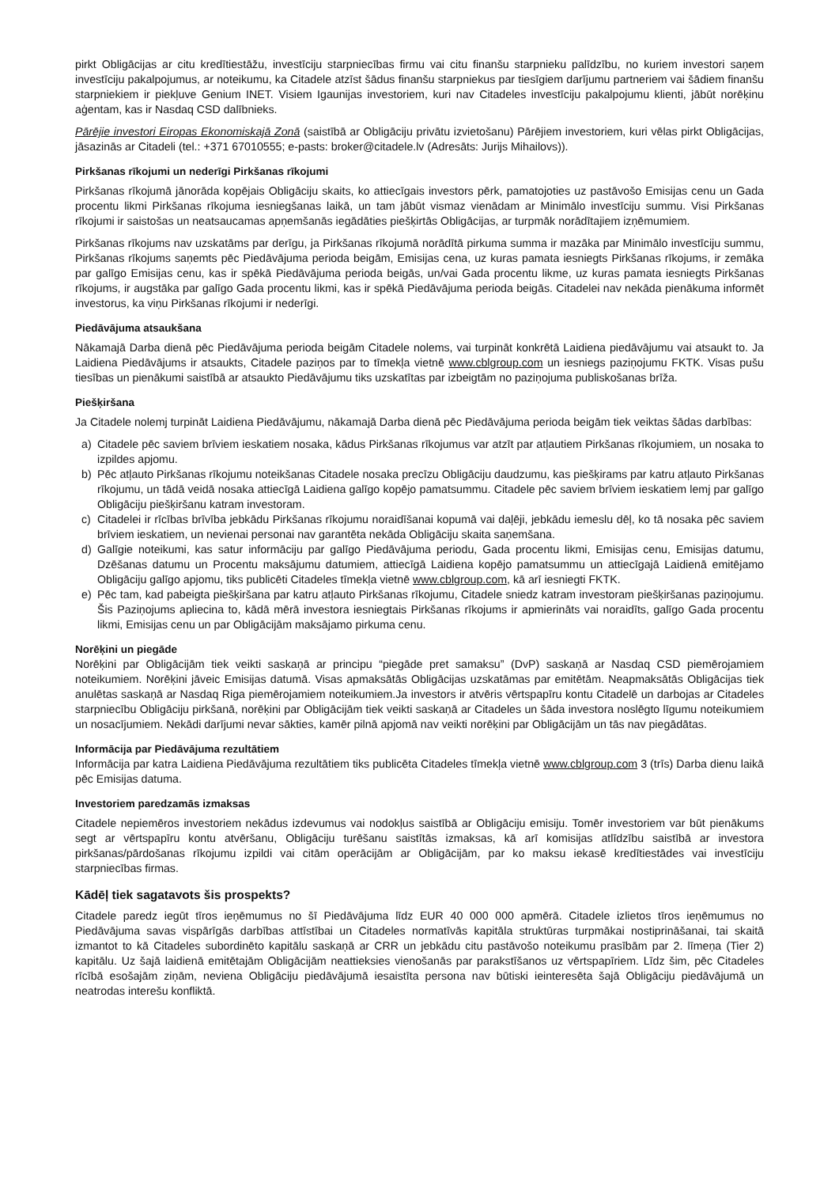pirkt Obligācijas ar citu kredītiestāžu, investīciju starpniecības firmu vai citu finanšu starpnieku palīdzību, no kuriem investori saņem investīciju pakalpojumus, ar noteikumu, ka Citadele atzīst šādus finanšu starpniekus par tiesīgiem darījumu partneriem vai šādiem finanšu starpniekiem ir piekļuve Genium INET. Visiem Igaunijas investoriem, kuri nav Citadeles investīciju pakalpojumu klienti, jābūt norēķinu aģentam, kas ir Nasdaq CSD dalībnieks.
Pārējie investori Eiropas Ekonomiskajā Zonā (saistībā ar Obligāciju privātu izvietošanu) Pārējiem investoriem, kuri vēlas pirkt Obligācijas, jāsazinās ar Citadeli (tel.: +371 67010555; e-pasts: broker@citadele.lv (Adresāts: Jurijs Mihailovs)).
Pirkšanas rīkojumi un nederīgi Pirkšanas rīkojumi
Pirkšanas rīkojumā jānorāda kopējais Obligāciju skaits, ko attiecīgais investors pērk, pamatojoties uz pastāvošo Emisijas cenu un Gada procentu likmi Pirkšanas rīkojuma iesniegšanas laikā, un tam jābūt vismaz vienādam ar Minimālo investīciju summu. Visi Pirkšanas rīkojumi ir saistošas un neatsaucamas apņemšanās iegādāties piešķirtās Obligācijas, ar turpmāk norādītajiem izņēmumiem.
Pirkšanas rīkojums nav uzskatāms par derīgu, ja Pirkšanas rīkojumā norādītā pirkuma summa ir mazāka par Minimālo investīciju summu, Pirkšanas rīkojums saņemts pēc Piedāvājuma perioda beigām, Emisijas cena, uz kuras pamata iesniegts Pirkšanas rīkojums, ir zemāka par galīgo Emisijas cenu, kas ir spēkā Piedāvājuma perioda beigās, un/vai Gada procentu likme, uz kuras pamata iesniegts Pirkšanas rīkojums, ir augstāka par galīgo Gada procentu likmi, kas ir spēkā Piedāvājuma perioda beigās. Citadelei nav nekāda pienākuma informēt investorus, ka viņu Pirkšanas rīkojumi ir nederīgi.
Piedāvājuma atsaukšana
Nākamajā Darba dienā pēc Piedāvājuma perioda beigām Citadele nolems, vai turpināt konkrētā Laidiena piedāvājumu vai atsaukt to. Ja Laidiena Piedāvājums ir atsaukts, Citadele paziņos par to tīmekļa vietnē www.cblgroup.com un iesniegs paziņojumu FKTK. Visas pušu tiesības un pienākumi saistībā ar atsaukto Piedāvājumu tiks uzskatītas par izbeigtām no paziņojuma publiskošanas brīža.
Piešķiršana
Ja Citadele nolemj turpināt Laidiena Piedāvājumu, nākamajā Darba dienā pēc Piedāvājuma perioda beigām tiek veiktas šādas darbības:
a) Citadele pēc saviem brīviem ieskatiem nosaka, kādus Pirkšanas rīkojumus var atzīt par atļautiem Pirkšanas rīkojumiem, un nosaka to izpildes apjomu.
b) Pēc atļauto Pirkšanas rīkojumu noteikšanas Citadele nosaka precīzu Obligāciju daudzumu, kas piešķirams par katru atļauto Pirkšanas rīkojumu, un tādā veidā nosaka attiecīgā Laidiena galīgo kopējo pamatsummu. Citadele pēc saviem brīviem ieskatiem lemj par galīgo Obligāciju piešķiršanu katram investoram.
c) Citadelei ir rīcības brīvība jebkādu Pirkšanas rīkojumu noraidīšanai kopumā vai daļēji, jebkādu iemeslu dēļ, ko tā nosaka pēc saviem brīviem ieskatiem, un nevienai personai nav garantēta nekāda Obligāciju skaita saņemšana.
d) Galīgie noteikumi, kas satur informāciju par galīgo Piedāvājuma periodu, Gada procentu likmi, Emisijas cenu, Emisijas datumu, Dzēšanas datumu un Procentu maksājumu datumiem, attiecīgā Laidiena kopējo pamatsummu un attiecīgajā Laidienā emitējamo Obligāciju galīgo apjomu, tiks publicēti Citadeles tīmekļa vietnē www.cblgroup.com, kā arī iesniegti FKTK.
e) Pēc tam, kad pabeigta piešķiršana par katru atļauto Pirkšanas rīkojumu, Citadele sniedz katram investoram piešķiršanas paziņojumu. Šis Paziņojums apliecina to, kādā mērā investora iesniegtais Pirkšanas rīkojums ir apmierināts vai noraidīts, galīgo Gada procentu likmi, Emisijas cenu un par Obligācijām maksājamo pirkuma cenu.
Norēķini un piegāde
Norēķini par Obligācijām tiek veikti saskaņā ar principu “piegāde pret samaksu” (DvP) saskaņā ar Nasdaq CSD piemērojamiem noteikumiem. Norēķini jāveic Emisijas datumā. Visas apmaksātās Obligācijas uzskatāmas par emitētām. Neapmaksātās Obligācijas tiek anulētas saskaņā ar Nasdaq Riga piemērojamiem noteikumiem.Ja investors ir atvēris vērtspapīru kontu Citadelē un darbojas ar Citadeles starpniecību Obligāciju pirkšanā, norēķini par Obligācijām tiek veikti saskaņā ar Citadeles un šāda investora noslēgto līgumu noteikumiem un nosacījumiem. Nekādi darījumi nevar sākties, kamēr pilnā apjomā nav veikti norēķini par Obligācijām un tās nav piegādātas.
Informācija par Piedāvājuma rezultātiem
Informācija par katra Laidiena Piedāvājuma rezultātiem tiks publicēta Citadeles tīmekļa vietnē www.cblgroup.com 3 (trīs) Darba dienu laikā pēc Emisijas datuma.
Investoriem paredzamās izmaksas
Citadele nepiemēros investoriem nekādus izdevumus vai nodokļus saistībā ar Obligāciju emisiju. Tomēr investoriem var būt pienākums segt ar vērtspapīru kontu atvēršanu, Obligāciju turēšanu saistītās izmaksas, kā arī komisijas atlīdzību saistībā ar investora pirkšanas/pārdošanas rīkojumu izpildi vai citām operācijām ar Obligācijām, par ko maksu iekasē kredītiestādes vai investīciju starpniecības firmas.
Kādēļ tiek sagatavots šis prospekts?
Citadele paredz iegūt tīros ieņēmumus no šī Piedāvājuma līdz EUR 40 000 000 apmērā. Citadele izlietos tīros ieņēmumus no Piedāvājuma savas vispārīgās darbības attīstībai un Citadeles normatīvās kapitāla struktūras turpmākai nostiprināšanai, tai skaitā izmantot to kā Citadeles subordinēto kapitālu saskaņā ar CRR un jebkādu citu pastāvošo noteikumu prasībām par 2. līmeņa (Tier 2) kapitālu. Uz šajā laidienā emitētajām Obligācijām neattieksies vienošanās par parakstīšanos uz vērtspapīriem. Līdz šim, pēc Citadeles rīcībā esošajām ziņām, neviena Obligāciju piedāvājumā iesaistīta persona nav būtiski ieinteresēta šajā Obligāciju piedāvājumā un neatrodas interešu konfliktā.